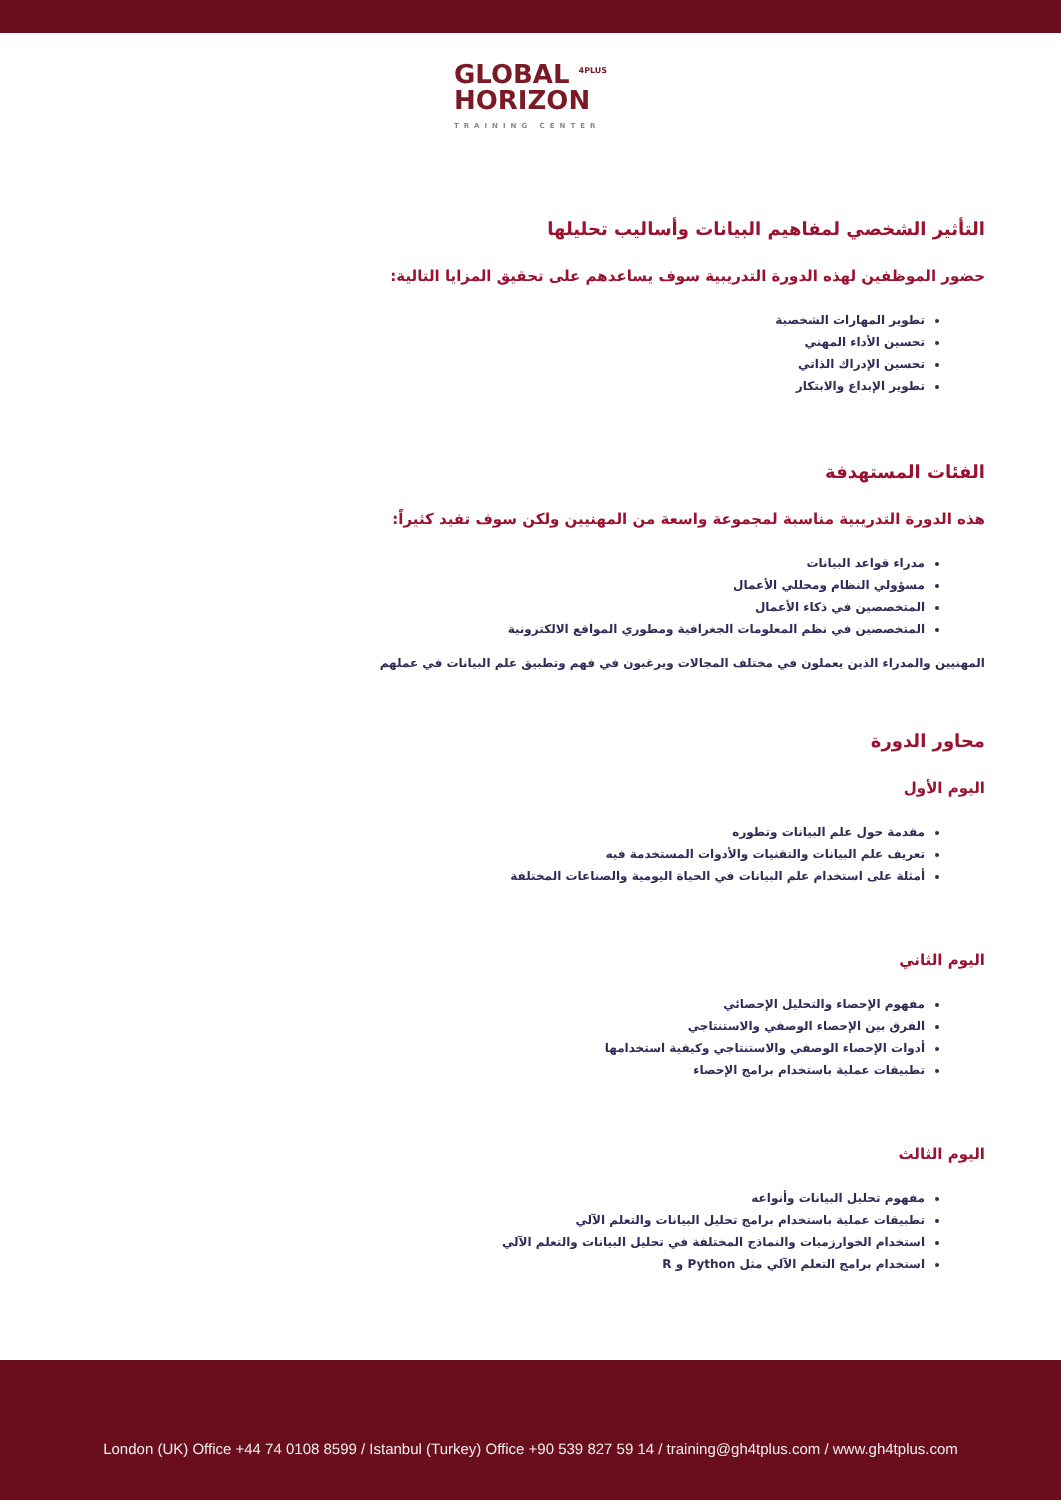GLOBAL <sup>4PLUS</sup>
HORIZON TRAINING CENTER
التأثير الشخصي لمفاهيم البيانات وأساليب تحليلها
حضور الموظفين لهذه الدورة التدريبية سوف يساعدهم على تحقيق المزايا التالية:
تطوير المهارات الشخصية
تحسين الأداء المهني
تحسين الإدراك الذاتي
تطوير الإبداع والابتكار
الفئات المستهدفة
هذه الدورة التدريبية مناسبة لمجموعة واسعة من المهنيين ولكن سوف تفيد كثيراً:
مدراء قواعد البيانات
مسؤولي النظام ومحللي الأعمال
المتخصصين في ذكاء الأعمال
المتخصصين في نظم المعلومات الجغرافية ومطوري المواقع الالكترونية
المهنيين والمدراء الذين يعملون في مختلف المجالات ويرغبون في فهم وتطبيق علم البيانات في عملهم
محاور الدورة
اليوم الأول
مقدمة حول علم البيانات وتطوره
تعريف علم البيانات والتقنيات والأدوات المستخدمة فيه
أمثلة على استخدام علم البيانات في الحياة اليومية والصناعات المختلفة
اليوم الثاني
مفهوم الإحصاء والتحليل الإحصائي
الفرق بين الإحصاء الوصفي والاستنتاجي
أدوات الإحصاء الوصفي والاستنتاجي وكيفية استخدامها
تطبيقات عملية باستخدام برامج الإحصاء
اليوم الثالث
مفهوم تحليل البيانات وأنواعه
تطبيقات عملية باستخدام برامج تحليل البيانات والتعلم الآلي
استخدام الخوارزميات والنماذج المختلفة في تحليل البيانات والتعلم الآلي
استخدام برامج التعلم الآلي مثل Python و R
London (UK) Office +44 74 0108 8599 / Istanbul (Turkey) Office +90 539 827 59 14 / training@gh4tplus.com / www.gh4tplus.com